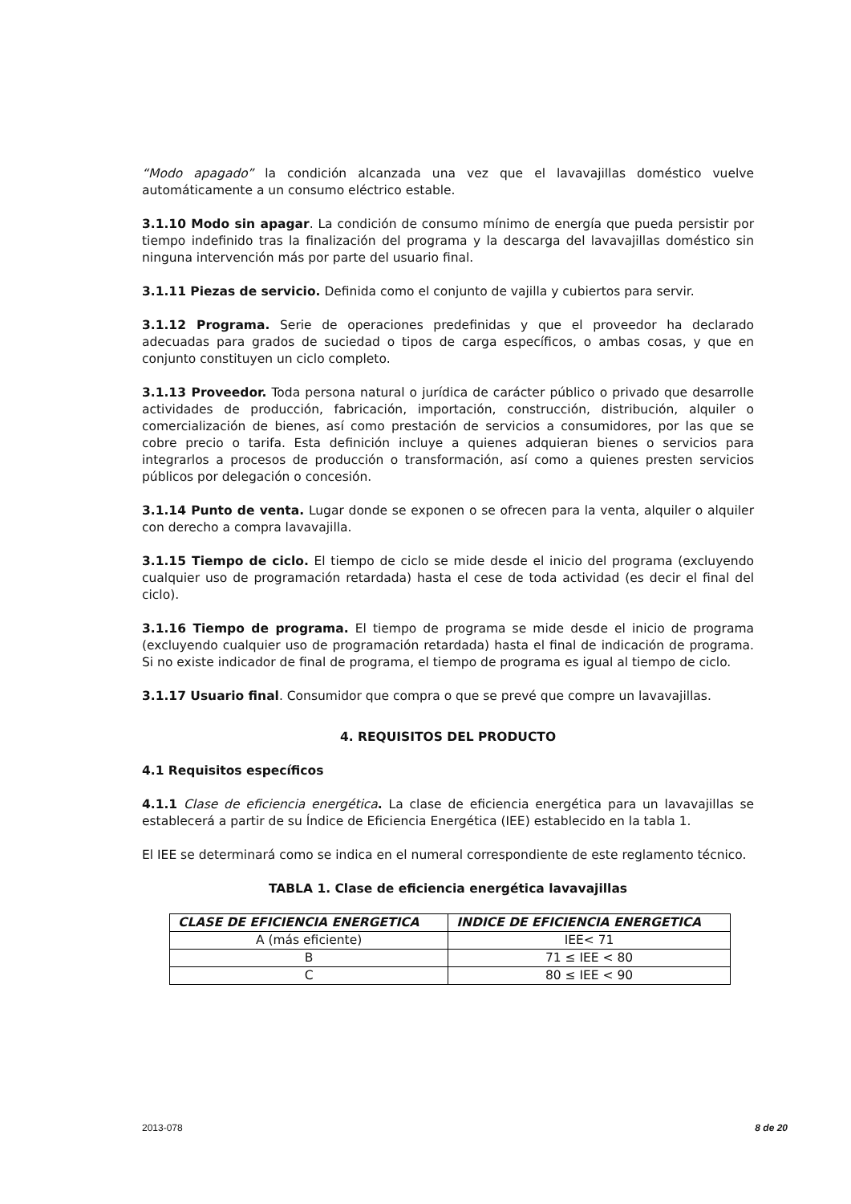“Modo apagado” la condición alcanzada una vez que el lavavajillas doméstico vuelve automáticamente a un consumo eléctrico estable.
3.1.10 Modo sin apagar. La condición de consumo mínimo de energía que pueda persistir por tiempo indefinido tras la finalización del programa y la descarga del lavavajillas doméstico sin ninguna intervención más por parte del usuario final.
3.1.11 Piezas de servicio. Definida como el conjunto de vajilla y cubiertos para servir.
3.1.12 Programa. Serie de operaciones predefinidas y que el proveedor ha declarado adecuadas para grados de suciedad o tipos de carga específicos, o ambas cosas, y que en conjunto constituyen un ciclo completo.
3.1.13 Proveedor. Toda persona natural o jurídica de carácter público o privado que desarrolle actividades de producción, fabricación, importación, construcción, distribución, alquiler o comercialización de bienes, así como prestación de servicios a consumidores, por las que se cobre precio o tarifa. Esta definición incluye a quienes adquieran bienes o servicios para integrarlos a procesos de producción o transformación, así como a quienes presten servicios públicos por delegación o concesión.
3.1.14 Punto de venta. Lugar donde se exponen o se ofrecen para la venta, alquiler o alquiler con derecho a compra lavavajilla.
3.1.15 Tiempo de ciclo. El tiempo de ciclo se mide desde el inicio del programa (excluyendo cualquier uso de programación retardada) hasta el cese de toda actividad (es decir el final del ciclo).
3.1.16 Tiempo de programa. El tiempo de programa se mide desde el inicio de programa (excluyendo cualquier uso de programación retardada) hasta el final de indicación de programa. Si no existe indicador de final de programa, el tiempo de programa es igual al tiempo de ciclo.
3.1.17 Usuario final. Consumidor que compra o que se prevé que compre un lavavajillas.
4. REQUISITOS DEL PRODUCTO
4.1 Requisitos específicos
4.1.1 Clase de eficiencia energética. La clase de eficiencia energética para un lavavajillas se establecerá a partir de su Índice de Eficiencia Energética (IEE) establecido en la tabla 1.
El IEE se determinará como se indica en el numeral correspondiente de este reglamento técnico.
TABLA 1. Clase de eficiencia energética lavavajillas
| CLASE DE EFICIENCIA ENERGETICA | INDICE DE EFICIENCIA ENERGETICA |
| --- | --- |
| A (más eficiente) | IEE< 71 |
| B | 71 ≤ IEE < 80 |
| C | 80 ≤ IEE < 90 |
2013-078 8 de 20